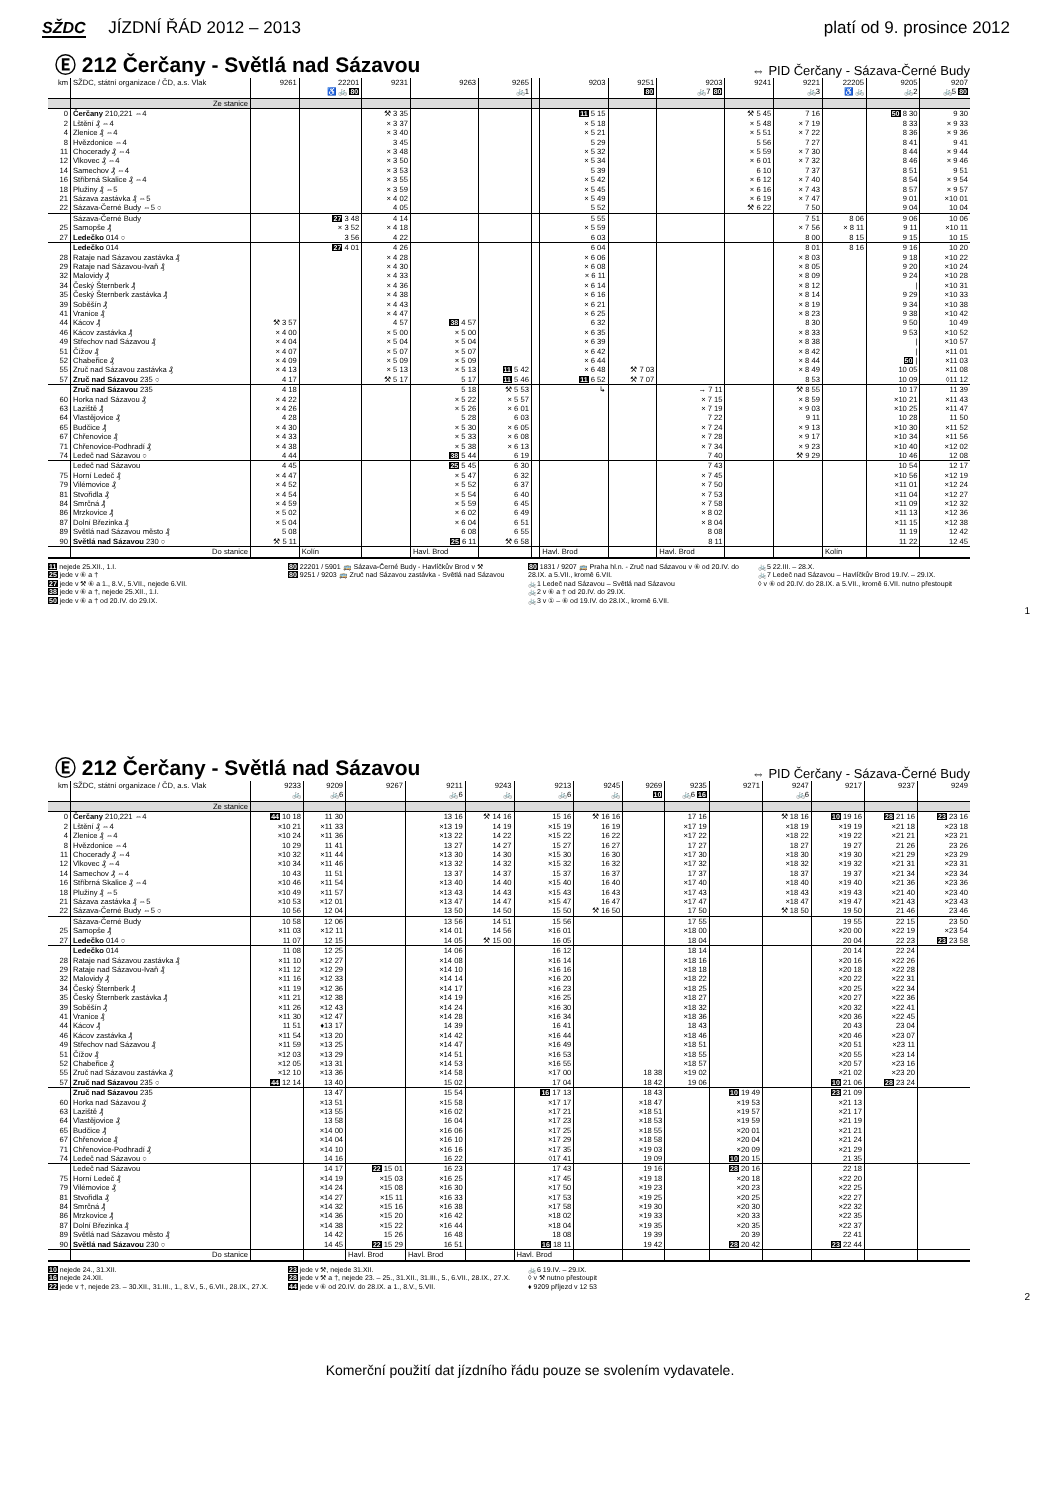SŽDC JÍZDNÍ ŘÁD 2012 – 2013 platí od 9. prosince 2012
Ⓔ 212 Čerčany - Světlá nad Sázavou
⇔ PID Čerčany - Sázava-Černé Budy
| km | SŽDC, státní organizace / ČD, a.s. Vlak | 9261 | 22201 ♿ 🚲 80 | 9231 | 9263 | 9265 🚲1 | | 9203 | 9251 80 | 9203 🚲7 80 | 9241 | 9221 🚲3 | 22205 ♿ 🚲 | 9205 🚲2 | 9207 🚲5 80 |
| --- | --- | --- | --- | --- | --- | --- | --- | --- | --- | --- | --- | --- | --- | --- | --- |
| | Ze stanice | | | | | | | | | | | | | | |
| 0 | Čerčany 210,221 ⇔4 | | | ⚒ 3 35 | | | | 11 5 15 | | | ⚒ 5 45 | 7 16 | | 50 8 30 | 9 30 |
| 2 | Lštění ₰ ⇔4 | | | × 3 37 | | | | × 5 18 | | | × 5 48 | × 7 19 | | 8 33 | × 9 33 |
| 4 | Zlenice ₰ ⇔4 | | | × 3 40 | | | | × 5 21 | | | × 5 51 | × 7 22 | | 8 36 | × 9 36 |
| 8 | Hvězdonice ⇔4 | | | 3 45 | | | | 5 29 | | | 5 56 | 7 27 | | 8 41 | 9 41 |
| 11 | Chocerady ₰ ⇔4 | | | × 3 48 | | | | × 5 32 | | | × 5 59 | × 7 30 | | 8 44 | × 9 44 |
| 12 | Vlkovec ₰ ⇔4 | | | × 3 50 | | | | × 5 34 | | | × 6 01 | × 7 32 | | 8 46 | × 9 46 |
| 14 | Samechov ₰ ⇔4 | | | × 3 53 | | | | 5 39 | | | 6 10 | 7 37 | | 8 51 | 9 51 |
| 16 | Stříbrná Skalice ₰ ⇔4 | | | × 3 55 | | | | × 5 42 | | | × 6 12 | × 7 40 | | 8 54 | × 9 54 |
| 18 | Plužiny ₰ ⇔5 | | | × 3 59 | | | | × 5 45 | | | × 6 16 | × 7 43 | | 8 57 | × 9 57 |
| 21 | Sázava zastávka ₰ ⇔5 | | | × 4 02 | | | | × 5 49 | | | × 6 19 | × 7 47 | | 9 01 | ×10 01 |
| 22 | Sázava-Černé Budy ⇔5 ○ | | | 4 05 | | | | 5 52 | | | ⚒ 6 22 | 7 50 | | 9 04 | 10 04 |
| | Sázava-Černé Budy | | 27 3 48 | 4 14 | | | | 5 55 | | | | 7 51 | 8 06 | 9 06 | 10 06 |
| 25 | Samopše ₰ | | × 3 52 | × 4 18 | | | | × 5 59 | | | | × 7 56 | × 8 11 | 9 11 | ×10 11 |
| 27 | Ledečko 014 ○ | | 3 56 | 4 22 | | | | 6 03 | | | | 8 00 | 8 15 | 9 15 | 10 15 |
| | Ledečko 014 | | 27 4 01 | 4 26 | | | | 6 04 | | | | 8 01 | 8 16 | 9 16 | 10 20 |
| 28 | Rataje nad Sázavou zastávka ₰ | | | × 4 28 | | | | × 6 06 | | | | × 8 03 | | 9 18 | ×10 22 |
| 29 | Rataje nad Sázavou-Ivaň ₰ | | | × 4 30 | | | | × 6 08 | | | | × 8 05 | | 9 20 | ×10 24 |
| 32 | Malovidy ₰ | | | × 4 33 | | | | × 6 11 | | | | × 8 09 | | 9 24 | ×10 28 |
| 34 | Český Šternberk ₰ | | | × 4 36 | | | | × 6 14 | | | | × 8 12 | | / | ×10 31 |
| 35 | Český Šternberk zastávka ₰ | | | × 4 38 | | | | × 6 16 | | | | × 8 14 | | 9 29 | ×10 33 |
| 39 | Soběšín ₰ | | | × 4 43 | | | | × 6 21 | | | | × 8 19 | | 9 34 | ×10 38 |
| 41 | Vranice ₰ | | | × 4 47 | | | | × 6 25 | | | | × 8 23 | | 9 38 | ×10 42 |
| 44 | Kácov ₰ | ⚒ 3 57 | | 4 57 | 38 4 57 | | | 6 32 | | | | 8 30 | | 9 50 | 10 49 |
| 46 | Kácov zastávka ₰ | × 4 00 | | × 5 00 | × 5 00 | | | × 6 35 | | | | × 8 33 | | 9 53 | ×10 52 |
| 49 | Střechov nad Sázavou ₰ | × 4 04 | | × 5 04 | × 5 04 | | | × 6 39 | | | | × 8 38 | | / | ×10 57 |
| 51 | Čížov ₰ | × 4 07 | | × 5 07 | × 5 07 | | | × 6 42 | | | | × 8 42 | | / | ×11 01 |
| 52 | Chabeřice ₰ | × 4 09 | | × 5 09 | × 5 09 | | | × 6 44 | | | | × 8 44 | | 50 / | ×11 03 |
| 55 | Zruč nad Sázavou zastávka ₰ | × 4 13 | | × 5 13 | × 5 13 | 11 5 42 | | × 6 48 | ⚒ 7 03 | | | × 8 49 | | 10 05 | ×11 08 |
| 57 | Zruč nad Sázavou 235 ○ | 4 17 | | ⚒ 5 17 | 5 17 | 11 5 46 | | 11 6 52 | ⚒ 7 07 | | | 8 53 | | 10 09 | ◊11 12 |
| | Zruč nad Sázavou 235 | 4 18 | | | 5 18 | ⚒ 5 53 | | ↳ | | → 7 11 | | ⚒ 8 55 | | 10 17 | 11 39 |
| 60 | Horka nad Sázavou ₰ | × 4 22 | | | × 5 22 | × 5 57 | | | | × 7 15 | | × 8 59 | | ×10 21 | ×11 43 |
| 63 | Laziště ₰ | × 4 26 | | | × 5 26 | × 6 01 | | | | × 7 19 | | × 9 03 | | ×10 25 | ×11 47 |
| 64 | Vlastějovice ₰ | 4 28 | | | 5 28 | 6 03 | | | | 7 22 | | 9 11 | | 10 28 | 11 50 |
| 65 | Budčice ₰ | × 4 30 | | | × 5 30 | × 6 05 | | | | × 7 24 | | × 9 13 | | ×10 30 | ×11 52 |
| 67 | Chřenovice ₰ | × 4 33 | | | × 5 33 | × 6 08 | | | | × 7 28 | | × 9 17 | | ×10 34 | ×11 56 |
| 71 | Chřenovice-Podhradí ₰ | × 4 38 | | | × 5 38 | × 6 13 | | | | × 7 34 | | × 9 23 | | ×10 40 | ×12 02 |
| 74 | Ledeč nad Sázavou ○ | 4 44 | | | 38 5 44 | 6 19 | | | | 7 40 | | ⚒ 9 29 | | 10 46 | 12 08 |
| | Ledeč nad Sázavou | 4 45 | | | 25 5 45 | 6 30 | | | | 7 43 | | | | 10 54 | 12 17 |
| 75 | Horní Ledeč ₰ | × 4 47 | | | × 5 47 | 6 32 | | | | × 7 45 | | | | ×10 56 | ×12 19 |
| 79 | Vilémovice ₰ | × 4 52 | | | × 5 52 | 6 37 | | | | × 7 50 | | | | ×11 01 | ×12 24 |
| 81 | Stvořidla ₰ | × 4 54 | | | × 5 54 | 6 40 | | | | × 7 53 | | | | ×11 04 | ×12 27 |
| 84 | Smrčná ₰ | × 4 59 | | | × 5 59 | 6 45 | | | | × 7 58 | | | | ×11 09 | ×12 32 |
| 86 | Mrzkovice ₰ | × 5 02 | | | × 6 02 | 6 49 | | | | × 8 02 | | | | ×11 13 | ×12 36 |
| 87 | Dolní Březinka ₰ | × 5 04 | | | × 6 04 | 6 51 | | | | × 8 04 | | | | ×11 15 | ×12 38 |
| 89 | Světlá nad Sázavou město ₰ | 5 08 | | | 6 08 | 6 55 | | | | 8 08 | | | | 11 19 | 12 42 |
| 90 | Světlá nad Sázavou 230 ○ | ⚒ 5 11 | | | 25 6 11 | ⚒ 6 58 | | | | 8 11 | | | | 11 22 | 12 45 |
| | Do stanice | | Kolín | | Havl. Brod | | | Havl. Brod | | Havl. Brod | | | Kolín | | |
11 nejede 25.XII., 1.I.
25 jede v ⑥ a †
27 jede v ⚒ ⑥ a 1., 8.V., 5.VII., nejede 6.VII.
38 jede v ⑥ a †, nejede 25.XII., 1.I.
50 jede v ⑥ a † od 20.IV. do 29.IX.
80 22201 / 5901 🚌 Sázava-Černé Budy - Havlíčkův Brod v ⚒
80 9251 / 9203 🚌 Zruč nad Sázavou zastávka - Světlá nad Sázavou
80 1831 / 9207 🚌 Praha hl.n. - Zruč nad Sázavou v ⑥ od 20.IV. do 28.IX. a 5.VII., kromě 6.VII.
🚲1 Ledeč nad Sázavou – Světlá nad Sázavou
🚲2 v ⑥ a † od 20.IV. do 29.IX.
🚲3 v ① – ⑥ od 19.IV. do 28.IX., kromě 6.VII.
🚲5 22.III. – 28.X.
🚲7 Ledeč nad Sázavou – Havlíčkův Brod 19.IV. – 29.IX.
◊ v ⑥ od 20.IV. do 28.IX. a 5.VII., kromě 6.VII. nutno přestoupit
1
Ⓔ 212 Čerčany - Světlá nad Sázavou
⇔ PID Čerčany - Sázava-Černé Budy
| km | SŽDC, státní organizace / ČD, a.s. Vlak | 9233 🚲 | 9209 🚲6 | 9267 | 9211 🚲6 | 9243 🚲 | 9213 🚲6 | 9245 🚲 | 9269 10 | 9235 🚲6 16 | 9271 | 9247 🚲6 | 9217 | 9237 | 9249 |
| --- | --- | --- | --- | --- | --- | --- | --- | --- | --- | --- | --- | --- | --- | --- | --- |
| | Ze stanice | | | | | | | | | | | | | | |
| 0 | Čerčany 210,221 ⇔4 | 44 10 18 | 11 30 | | 13 16 | ⚒ 14 16 | 15 16 | ⚒ 16 16 | | 17 16 | | ⚒ 18 16 | 10 19 16 | 28 21 16 | 23 23 16 |
| 2 | Lštění ₰ ⇔4 | ×10 21 | ×11 33 | | ×13 19 | 14 19 | ×15 19 | 16 19 | | ×17 19 | | ×18 19 | ×19 19 | ×21 18 | ×23 18 |
| 4 | Zlenice ₰ ⇔4 | ×10 24 | ×11 36 | | ×13 22 | 14 22 | ×15 22 | 16 22 | | ×17 22 | | ×18 22 | ×19 22 | ×21 21 | ×23 21 |
| 8 | Hvězdonice ⇔4 | 10 29 | 11 41 | | 13 27 | 14 27 | 15 27 | 16 27 | | 17 27 | | 18 27 | 19 27 | 21 26 | 23 26 |
| 11 | Chocerady ₰ ⇔4 | ×10 32 | ×11 44 | | ×13 30 | 14 30 | ×15 30 | 16 30 | | ×17 30 | | ×18 30 | ×19 30 | ×21 29 | ×23 29 |
| 12 | Vlkovec ₰ ⇔4 | ×10 34 | ×11 46 | | ×13 32 | 14 32 | ×15 32 | 16 32 | | ×17 32 | | ×18 32 | ×19 32 | ×21 31 | ×23 31 |
| 14 | Samechov ₰ ⇔4 | 10 43 | 11 51 | | 13 37 | 14 37 | 15 37 | 16 37 | | 17 37 | | 18 37 | 19 37 | ×21 34 | ×23 34 |
| 16 | Stříbrná Skalice ₰ ⇔4 | ×10 46 | ×11 54 | | ×13 40 | 14 40 | ×15 40 | 16 40 | | ×17 40 | | ×18 40 | ×19 40 | ×21 36 | ×23 36 |
| 18 | Plužiny ₰ ⇔5 | ×10 49 | ×11 57 | | ×13 43 | 14 43 | ×15 43 | 16 43 | | ×17 43 | | ×18 43 | ×19 43 | ×21 40 | ×23 40 |
| 21 | Sázava zastávka ₰ ⇔5 | ×10 53 | ×12 01 | | ×13 47 | 14 47 | ×15 47 | 16 47 | | ×17 47 | | ×18 47 | ×19 47 | ×21 43 | ×23 43 |
| 22 | Sázava-Černé Budy ⇔5 ○ | 10 56 | 12 04 | | 13 50 | 14 50 | 15 50 | ⚒ 16 50 | | 17 50 | | ⚒ 18 50 | 19 50 | 21 46 | 23 46 |
| | Sázava-Černé Budy | 10 58 | 12 06 | | 13 56 | 14 51 | 15 56 | | | 17 55 | | | 19 55 | 22 15 | 23 50 |
| 25 | Samopše ₰ | ×11 03 | ×12 11 | | ×14 01 | 14 56 | ×16 01 | | | ×18 00 | | | ×20 00 | ×22 19 | ×23 54 |
| 27 | Ledečko 014 ○ | 11 07 | 12 15 | | 14 05 | ⚒ 15 00 | 16 05 | | | 18 04 | | | 20 04 | 22 23 | 23 23 58 |
| | Ledečko 014 | 11 08 | 12 25 | | 14 06 | | 16 12 | | | 18 14 | | | 20 14 | 22 24 | |
| 28 | Rataje nad Sázavou zastávka ₰ | ×11 10 | ×12 27 | | ×14 08 | | ×16 14 | | | ×18 16 | | | ×20 16 | ×22 26 | |
| 29 | Rataje nad Sázavou-Ivaň ₰ | ×11 12 | ×12 29 | | ×14 10 | | ×16 16 | | | ×18 18 | | | ×20 18 | ×22 28 | |
| 32 | Malovidy ₰ | ×11 16 | ×12 33 | | ×14 14 | | ×16 20 | | | ×18 22 | | | ×20 22 | ×22 31 | |
| 34 | Český Šternberk ₰ | ×11 19 | ×12 36 | | ×14 17 | | ×16 23 | | | ×18 25 | | | ×20 25 | ×22 34 | |
| 35 | Český Šternberk zastávka ₰ | ×11 21 | ×12 38 | | ×14 19 | | ×16 25 | | | ×18 27 | | | ×20 27 | ×22 36 | |
| 39 | Soběšín ₰ | ×11 26 | ×12 43 | | ×14 24 | | ×16 30 | | | ×18 32 | | | ×20 32 | ×22 41 | |
| 41 | Vranice ₰ | ×11 30 | ×12 47 | | ×14 28 | | ×16 34 | | | ×18 36 | | | ×20 36 | ×22 45 | |
| 44 | Kácov ₰ | 11 51 | ♦13 17 | | 14 39 | | 16 41 | | | 18 43 | | | 20 43 | 23 04 | |
| 46 | Kácov zastávka ₰ | ×11 54 | ×13 20 | | ×14 42 | | ×16 44 | | | ×18 46 | | | ×20 46 | ×23 07 | |
| 49 | Střechov nad Sázavou ₰ | ×11 59 | ×13 25 | | ×14 47 | | ×16 49 | | | ×18 51 | | | ×20 51 | ×23 11 | |
| 51 | Čížov ₰ | ×12 03 | ×13 29 | | ×14 51 | | ×16 53 | | | ×18 55 | | | ×20 55 | ×23 14 | |
| 52 | Chabeřice ₰ | ×12 05 | ×13 31 | | ×14 53 | | ×16 55 | | | ×18 57 | | | ×20 57 | ×23 16 | |
| 55 | Zruč nad Sázavou zastávka ₰ | ×12 10 | ×13 36 | | ×14 58 | | ×17 00 | | 18 38 | ×19 02 | | | ×21 02 | ×23 20 | |
| 57 | Zruč nad Sázavou 235 ○ | 44 12 14 | 13 40 | | 15 02 | | 17 04 | | 18 42 | 19 06 | | | 10 21 06 | 28 23 24 | |
| | Zruč nad Sázavou 235 | | 13 47 | | 15 54 | | 16 17 13 | | 18 43 | | 10 19 49 | | 23 21 09 | | |
| 60 | Horka nad Sázavou ₰ | | ×13 51 | | ×15 58 | | ×17 17 | | ×18 47 | | ×19 53 | | ×21 13 | | |
| 63 | Laziště ₰ | | ×13 55 | | ×16 02 | | ×17 21 | | ×18 51 | | ×19 57 | | ×21 17 | | |
| 64 | Vlastějovice ₰ | | 13 58 | | 16 04 | | ×17 23 | | ×18 53 | | ×19 59 | | ×21 19 | | |
| 65 | Budčice ₰ | | ×14 00 | | ×16 06 | | ×17 25 | | ×18 55 | | ×20 01 | | ×21 21 | | |
| 67 | Chřenovice ₰ | | ×14 04 | | ×16 10 | | ×17 29 | | ×18 58 | | ×20 04 | | ×21 24 | | |
| 71 | Chřenovice-Podhradí ₰ | | ×14 10 | | ×16 16 | | ×17 35 | | ×19 03 | | ×20 09 | | ×21 29 | | |
| 74 | Ledeč nad Sázavou ○ | | 14 16 | | 16 22 | | ◊17 41 | | 19 09 | | 10 20 15 | | 21 35 | | |
| | Ledeč nad Sázavou | | 14 17 | 22 15 01 | 16 23 | | 17 43 | | 19 16 | | 28 20 16 | | 22 18 | | |
| 75 | Horní Ledeč ₰ | | ×14 19 | ×15 03 | ×16 25 | | ×17 45 | | ×19 18 | | ×20 18 | | ×22 20 | | |
| 79 | Vilémovice ₰ | | ×14 24 | ×15 08 | ×16 30 | | ×17 50 | | ×19 23 | | ×20 23 | | ×22 25 | | |
| 81 | Stvořidla ₰ | | ×14 27 | ×15 11 | ×16 33 | | ×17 53 | | ×19 25 | | ×20 25 | | ×22 27 | | |
| 84 | Smrčná ₰ | | ×14 32 | ×15 16 | ×16 38 | | ×17 58 | | ×19 30 | | ×20 30 | | ×22 32 | | |
| 86 | Mrzkovice ₰ | | ×14 36 | ×15 20 | ×16 42 | | ×18 02 | | ×19 33 | | ×20 33 | | ×22 35 | | |
| 87 | Dolní Březinka ₰ | | ×14 38 | ×15 22 | ×16 44 | | ×18 04 | | ×19 35 | | ×20 35 | | ×22 37 | | |
| 89 | Světlá nad Sázavou město ₰ | | 14 42 | 15 26 | 16 48 | | 18 08 | | 19 39 | | 20 39 | | 22 41 | | |
| 90 | Světlá nad Sázavou 230 ○ | | 14 45 | 22 15 29 | 16 51 | | 16 18 11 | | 19 42 | | 28 20 42 | | 23 22 44 | | |
| | Do stanice | | | Havl. Brod | Havl. Brod | | Havl. Brod | | | | | | | | |
10 nejede 24., 31.XII.
16 nejede 24.XII.
22 jede v †, nejede 23. – 30.XII., 31.III., 1., 8.V., 5., 6.VII., 28.IX., 27.X.
23 jede v ⚒, nejede 31.XII.
28 jede v ⚒ a †, nejede 23. – 25., 31.XII., 31.III., 5., 6.VII., 28.IX., 27.X.
44 jede v ⑥ od 20.IV. do 28.IX. a 1., 8.V., 5.VII.
🚲6 19.IV. – 29.IX.
◊ v ⚒ nutno přestoupit
♦ 9209 příjezd v 12 53
2
Komerční použití dat jízdního řádu pouze se svolením vydavatele.